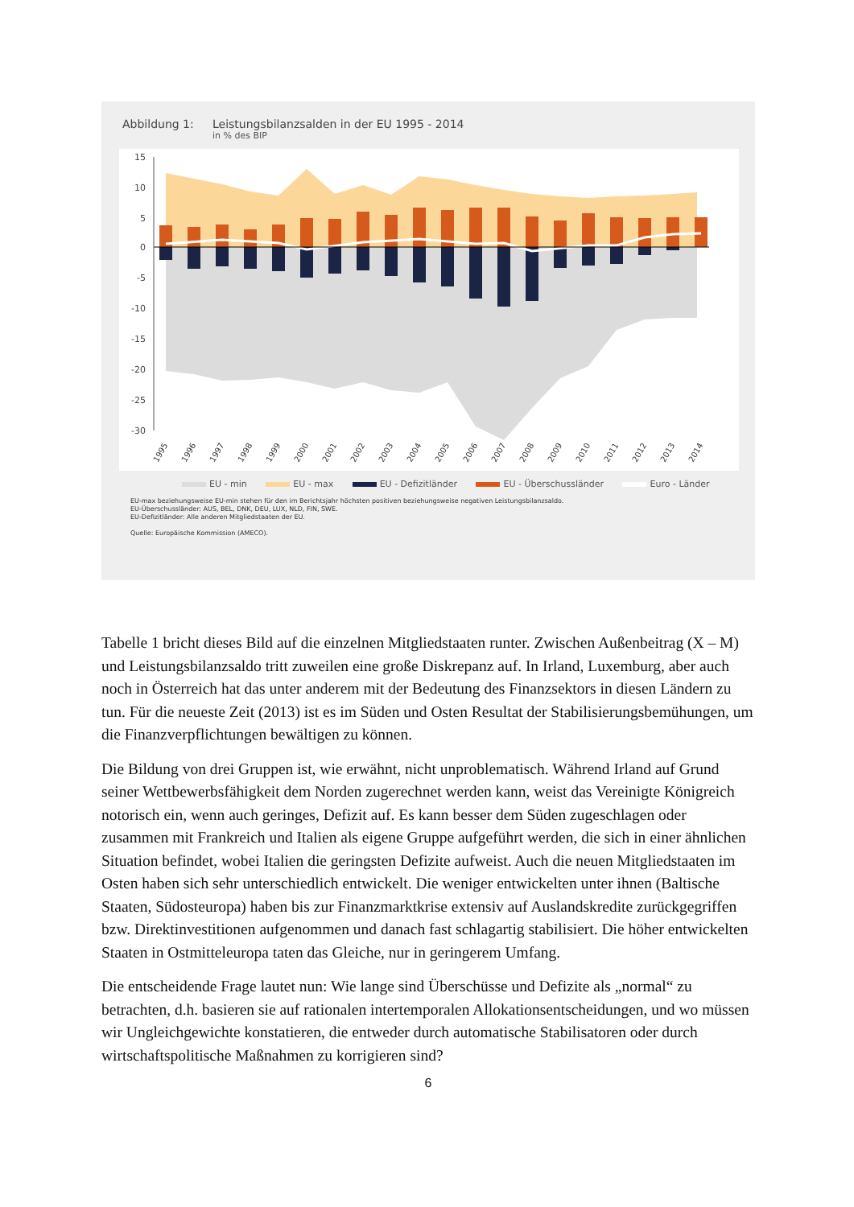Abbildung 1: Leistungsbilanzsalden in der EU 1995 - 2014
in % des BIP
15
10
5
0
-5
-10
-15
-20
-25
-30
1995
1996
1997
1998
1999
2000
2001
2002
2003
2004
2005
2006
2007
2008
2009
2010
2011
2012
2013
2014
EU - min EU - max EU - Defizitländer EU - Überschussländer Euro - Länder
EU-max beziehungsweise EU-min stehen für den im Berichtsjahr höchsten positiven beziehungsweise negativen Leistungsbilanzsaldo.
EU-Überschussländer: AUS, BEL, DNK, DEU, LUX, NLD, FIN, SWE.
EU-Defizitländer: Alle anderen Mitgliedstaaten der EU.
Quelle: Europäische Kommission (AMECO).
Tabelle 1 bricht dieses Bild auf die einzelnen Mitgliedstaaten runter. Zwischen Außenbeitrag (X – M) und Leistungsbilanzsaldo tritt zuweilen eine große Diskrepanz auf. In Irland, Luxemburg, aber auch noch in Österreich hat das unter anderem mit der Bedeutung des Finanzsektors in diesen Ländern zu tun. Für die neueste Zeit (2013) ist es im Süden und Osten Resultat der Stabilisierungsbemühungen, um die Finanzverpflichtungen bewältigen zu können.
Die Bildung von drei Gruppen ist, wie erwähnt, nicht unproblematisch. Während Irland auf Grund seiner Wettbewerbsfähigkeit dem Norden zugerechnet werden kann, weist das Vereinigte Königreich notorisch ein, wenn auch geringes, Defizit auf. Es kann besser dem Süden zugeschlagen oder zusammen mit Frankreich und Italien als eigene Gruppe aufgeführt werden, die sich in einer ähnlichen Situation befindet, wobei Italien die geringsten Defizite aufweist. Auch die neuen Mitgliedstaaten im Osten haben sich sehr unterschiedlich entwickelt. Die weniger entwickelten unter ihnen (Baltische Staaten, Südosteuropa) haben bis zur Finanzmarktkrise extensiv auf Auslandskredite zurückgegriffen bzw. Direktinvestitionen aufgenommen und danach fast schlagartig stabilisiert. Die höher entwickelten Staaten in Ostmitteleuropa taten das Gleiche, nur in geringerem Umfang.
Die entscheidende Frage lautet nun: Wie lange sind Überschüsse und Defizite als „normal“ zu betrachten, d.h. basieren sie auf rationalen intertemporalen Allokationsentscheidungen, und wo müssen wir Ungleichgewichte konstatieren, die entweder durch automatische Stabilisatoren oder durch wirtschaftspolitische Maßnahmen zu korrigieren sind?
6